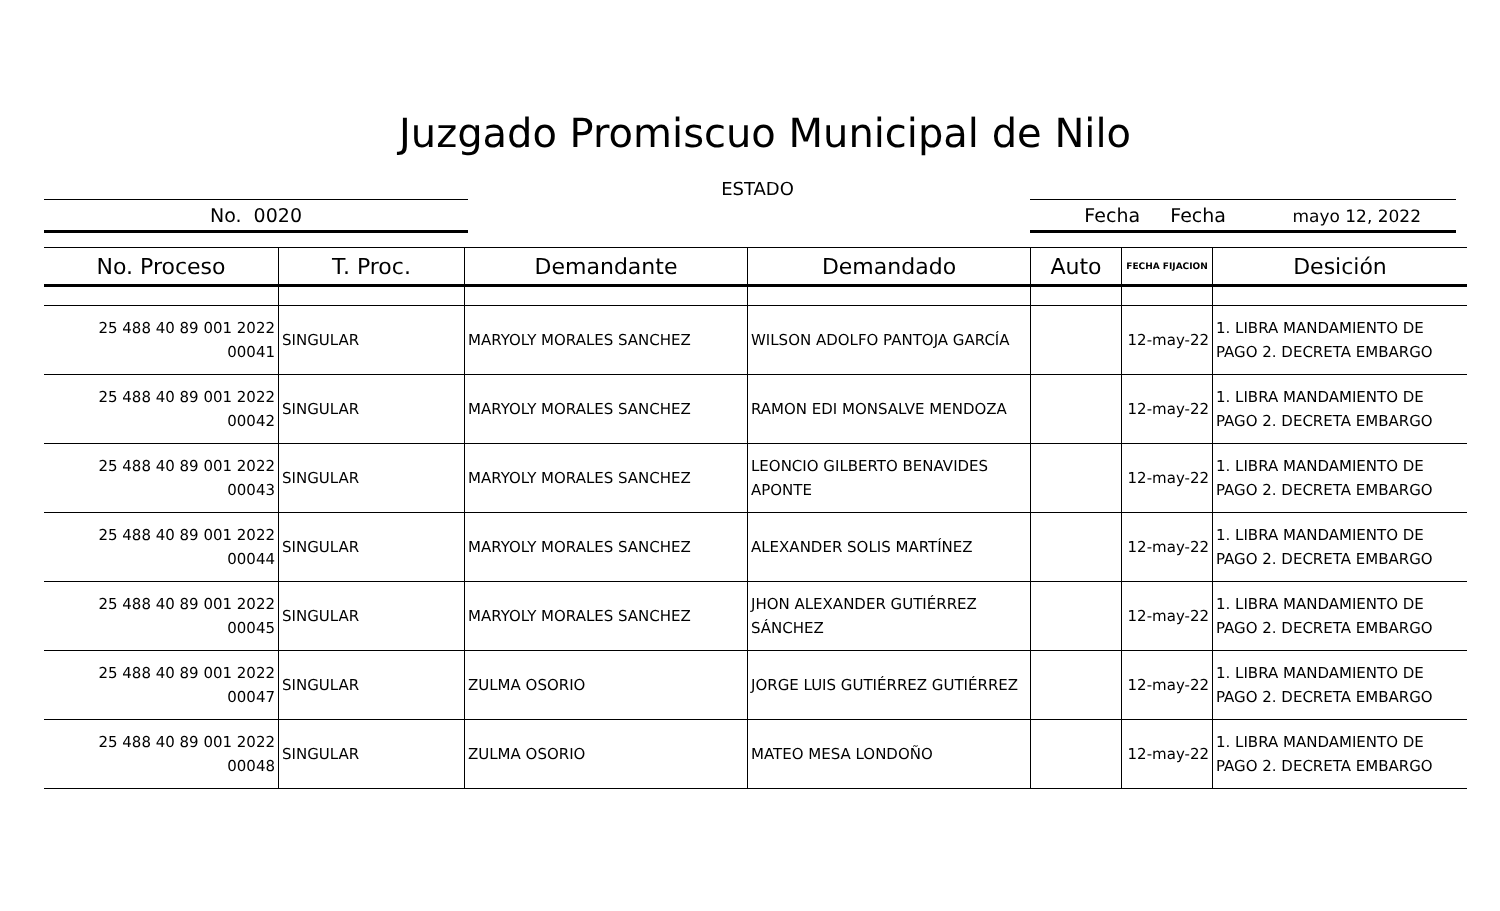Juzgado Promiscuo Municipal de Nilo
ESTADO
No. 0020 Fecha Fecha mayo 12, 2022
| No. Proceso | T. Proc. | Demandante | Demandado | Auto | FECHA FIJACION | Desición |
| --- | --- | --- | --- | --- | --- | --- |
| 25 488 40 89 001 2022 00041 | SINGULAR | MARYOLY MORALES SANCHEZ | WILSON ADOLFO PANTOJA GARCÍA | | 12-may-22 | 1. LIBRA MANDAMIENTO DE PAGO 2. DECRETA EMBARGO |
| 25 488 40 89 001 2022 00042 | SINGULAR | MARYOLY MORALES SANCHEZ | RAMON EDI MONSALVE MENDOZA | | 12-may-22 | 1. LIBRA MANDAMIENTO DE PAGO 2. DECRETA EMBARGO |
| 25 488 40 89 001 2022 00043 | SINGULAR | MARYOLY MORALES SANCHEZ | LEONCIO GILBERTO BENAVIDES APONTE | | 12-may-22 | 1. LIBRA MANDAMIENTO DE PAGO 2. DECRETA EMBARGO |
| 25 488 40 89 001 2022 00044 | SINGULAR | MARYOLY MORALES SANCHEZ | ALEXANDER SOLIS MARTÍNEZ | | 12-may-22 | 1. LIBRA MANDAMIENTO DE PAGO 2. DECRETA EMBARGO |
| 25 488 40 89 001 2022 00045 | SINGULAR | MARYOLY MORALES SANCHEZ | JHON ALEXANDER GUTIÉRREZ SÁNCHEZ | | 12-may-22 | 1. LIBRA MANDAMIENTO DE PAGO 2. DECRETA EMBARGO |
| 25 488 40 89 001 2022 00047 | SINGULAR | ZULMA OSORIO | JORGE LUIS GUTIÉRREZ GUTIÉRREZ | | 12-may-22 | 1. LIBRA MANDAMIENTO DE PAGO 2. DECRETA EMBARGO |
| 25 488 40 89 001 2022 00048 | SINGULAR | ZULMA OSORIO | MATEO MESA LONDOÑO | | 12-may-22 | 1. LIBRA MANDAMIENTO DE PAGO 2. DECRETA EMBARGO |